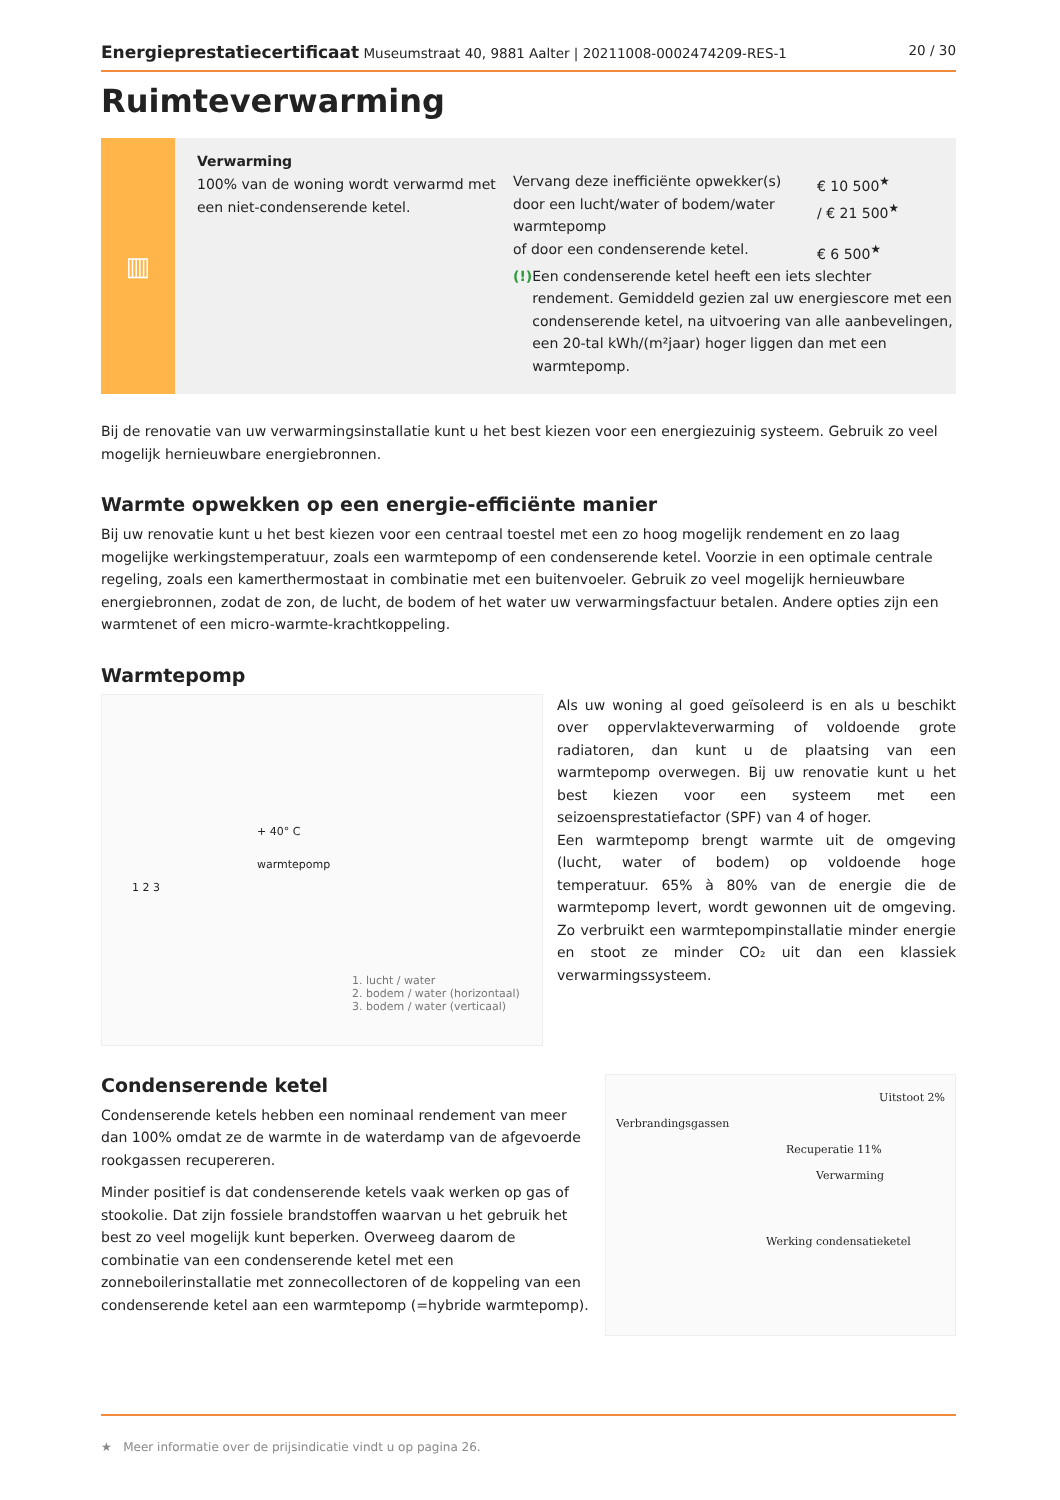Energieprestatiecertificaat Museumstraat 40, 9881 Aalter | 20211008-0002474209-RES-1
20 / 30
Ruimteverwarming
▥
Verwarming
100% van de woning wordt verwarmd met een niet-condenserende ketel.
Vervang deze inefficiënte opwekker(s) door een lucht/water of bodem/water warmtepomp
€ 10 500<sup>★</sup>
/ € 21 500<sup>★</sup>
of door een condenserende ketel. € 6 500<sup>★</sup>
(!) Een condenserende ketel heeft een iets slechter rendement. Gemiddeld gezien zal uw energiescore met een condenserende ketel, na uitvoering van alle aanbevelingen, een 20-tal kWh/(m²jaar) hoger liggen dan met een warmtepomp.
Bij de renovatie van uw verwarmingsinstallatie kunt u het best kiezen voor een energiezuinig systeem. Gebruik zo veel mogelijk hernieuwbare energiebronnen.
Warmte opwekken op een energie-efficiënte manier
Bij uw renovatie kunt u het best kiezen voor een centraal toestel met een zo hoog mogelijk rendement en zo laag mogelijke werkingstemperatuur, zoals een warmtepomp of een condenserende ketel. Voorzie in een optimale centrale regeling, zoals een kamerthermostaat in combinatie met een buitenvoeler. Gebruik zo veel mogelijk hernieuwbare energiebronnen, zodat de zon, de lucht, de bodem of het water uw verwarmingsfactuur betalen. Andere opties zijn een warmtenet of een micro-warmte-krachtkoppeling.
Warmtepomp
+ 40° C
warmtepomp
1 2 3
1. lucht / water
2. bodem / water (horizontaal)
3. bodem / water (verticaal)
Als uw woning al goed geïsoleerd is en als u beschikt over oppervlakteverwarming of voldoende grote radiatoren, dan kunt u de plaatsing van een warmtepomp overwegen. Bij uw renovatie kunt u het best kiezen voor een systeem met een seizoensprestatiefactor (SPF) van 4 of hoger.
Een warmtepomp brengt warmte uit de omgeving (lucht, water of bodem) op voldoende hoge temperatuur. 65% à 80% van de energie die de warmtepomp levert, wordt gewonnen uit de omgeving. Zo verbruikt een warmtepompinstallatie minder energie en stoot ze minder CO₂ uit dan een klassiek verwarmingssysteem.
Condenserende ketel
Condenserende ketels hebben een nominaal rendement van meer dan 100% omdat ze de warmte in de waterdamp van de afgevoerde rookgassen recupereren.
Minder positief is dat condenserende ketels vaak werken op gas of stookolie. Dat zijn fossiele brandstoffen waarvan u het gebruik het best zo veel mogelijk kunt beperken. Overweeg daarom de combinatie van een condenserende ketel met een zonneboilerinstallatie met zonnecollectoren of de koppeling van een condenserende ketel aan een warmtepomp (=hybride warmtepomp).
Uitstoot 2%
Verbrandingsgassen
Recuperatie 11%
Verwarming
Werking condensatieketel
★ Meer informatie over de prijsindicatie vindt u op pagina 26.